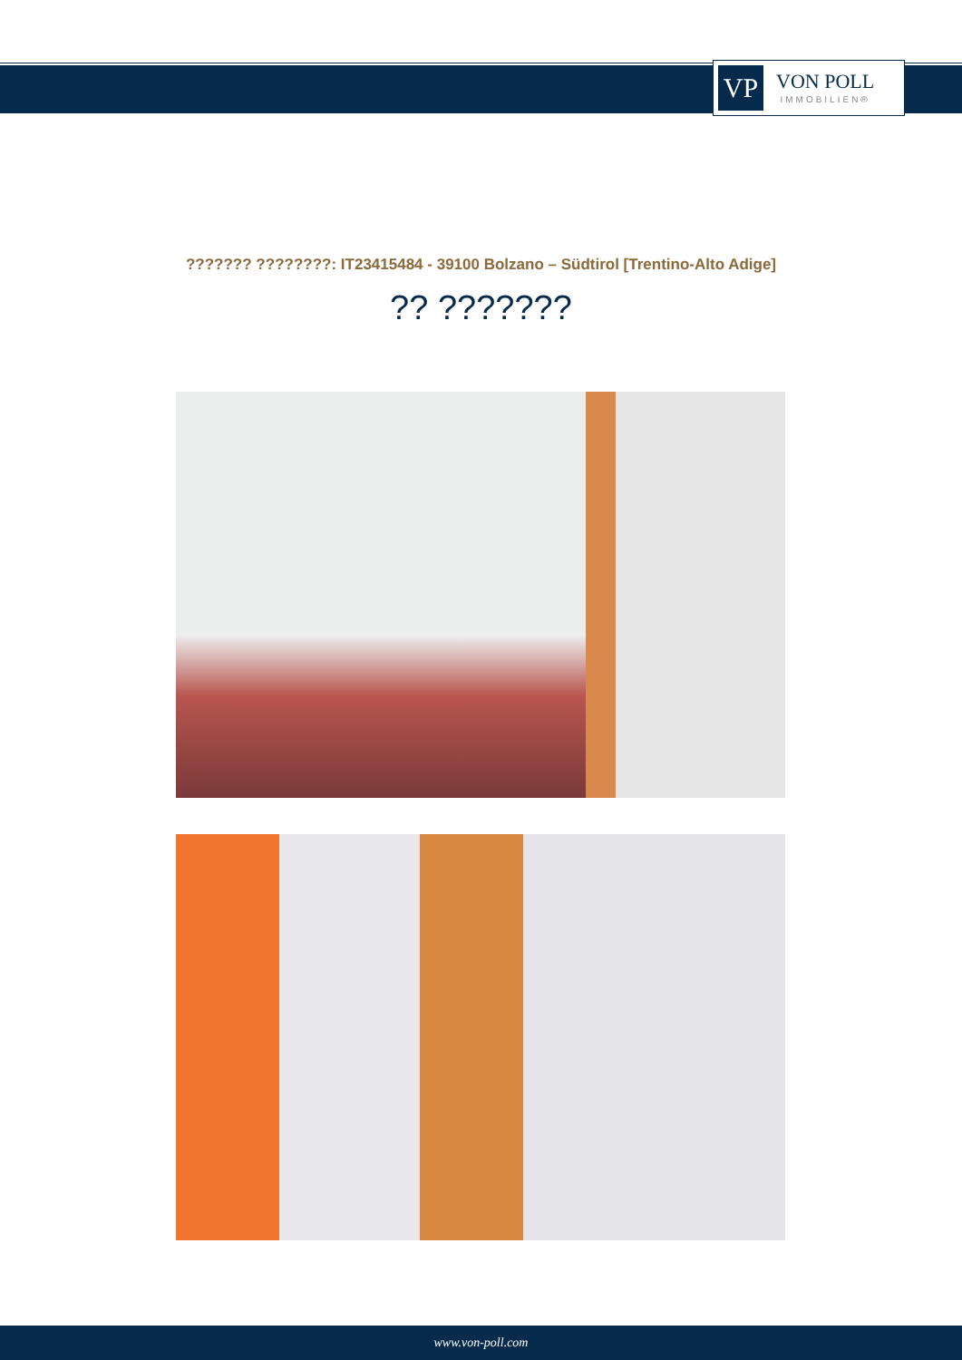VP
VON POLL
IMMOBILIEN®
??????? ????????: IT23415484 - 39100 Bolzano – Südtirol [Trentino-Alto Adige]
?? ???????
www.von-poll.com